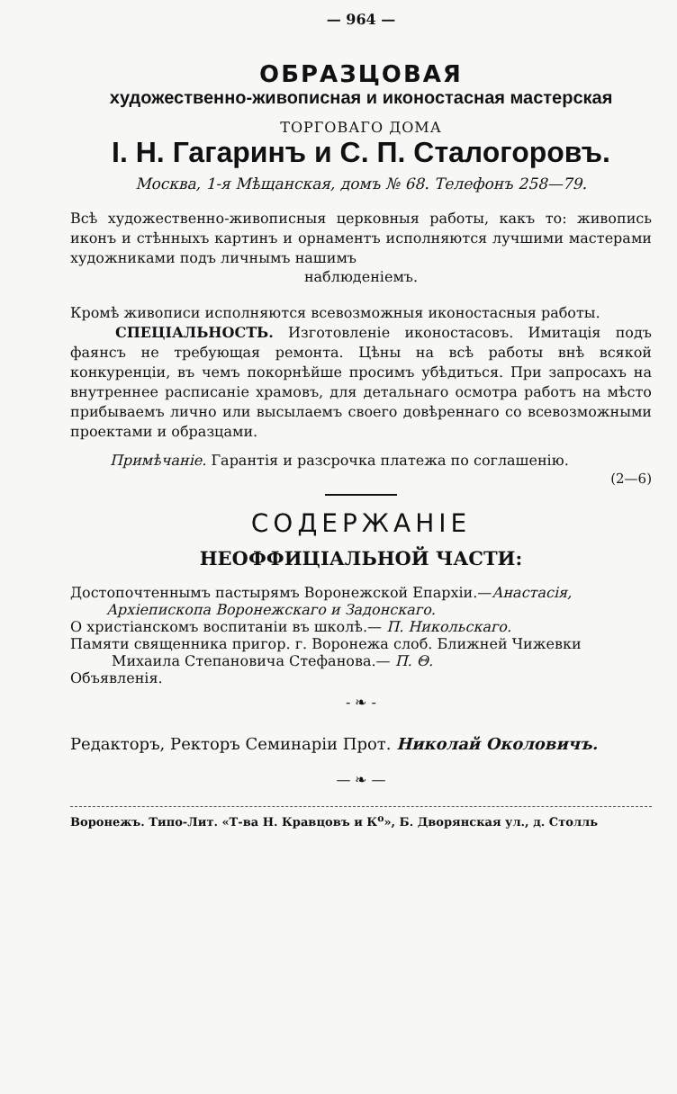— 964 —
ОБРАЗЦОВАЯ
художественно-живописная и иконостасная мастерская
ТОРГОВАГО ДОМА
I. Н. Гагаринъ и С. П. Сталогоровъ.
Москва, 1-я Мѣщанская, домъ № 68. Телефонъ 258—79.
Всѣ художественно-живописныя церковныя работы, какъ то: живопись иконъ и стѣнныхъ картинъ и орнаментъ исполняются лучшими мастерами художниками подъ личнымъ нашимъ
наблюденіемъ.
Кромѣ живописи исполняются всевозможныя иконостасныя работы.
СПЕЦІАЛЬНОСТЬ. Изготовленіе иконостасовъ. Имитація подъ фаянсъ не требующая ремонта. Цѣны на всѣ работы внѣ всякой конкуренціи, въ чемъ покорнѣйше просимъ убѣдиться. При запросахъ на внутреннее расписаніе храмовъ, для детальнаго осмотра работъ на мѣсто прибываемъ лично или высылаемъ своего довѣреннаго со всевозможными проектами и образцами.
Примѣчаніе. Гарантія и разсрочка платежа по соглашенію.
(2—6)
СОДЕРЖАНІЕ
НЕОФФИЦІАЛЬНОЙ ЧАСТИ:
Достопочтеннымъ пастырямъ Воронежской Епархіи.—Анастасія,
Архіепископа Воронежскаго и Задонскаго.
О христіанскомъ воспитаніи въ школѣ.— П. Никольскаго.
Памяти священника пригор. г. Воронежа слоб. Ближней Чижевки
Михаила Степановича Стефанова.— П. Θ.
Объявленія.
- ❧ -
Редакторъ, Ректоръ Семинаріи Прот. Николай Околовичъ.
— ❧ —
Воронежъ. Типо-Лит. «Т-ва Н. Кравцовъ и К<sup>о</sup>», Б. Дворянская ул., д. Столль